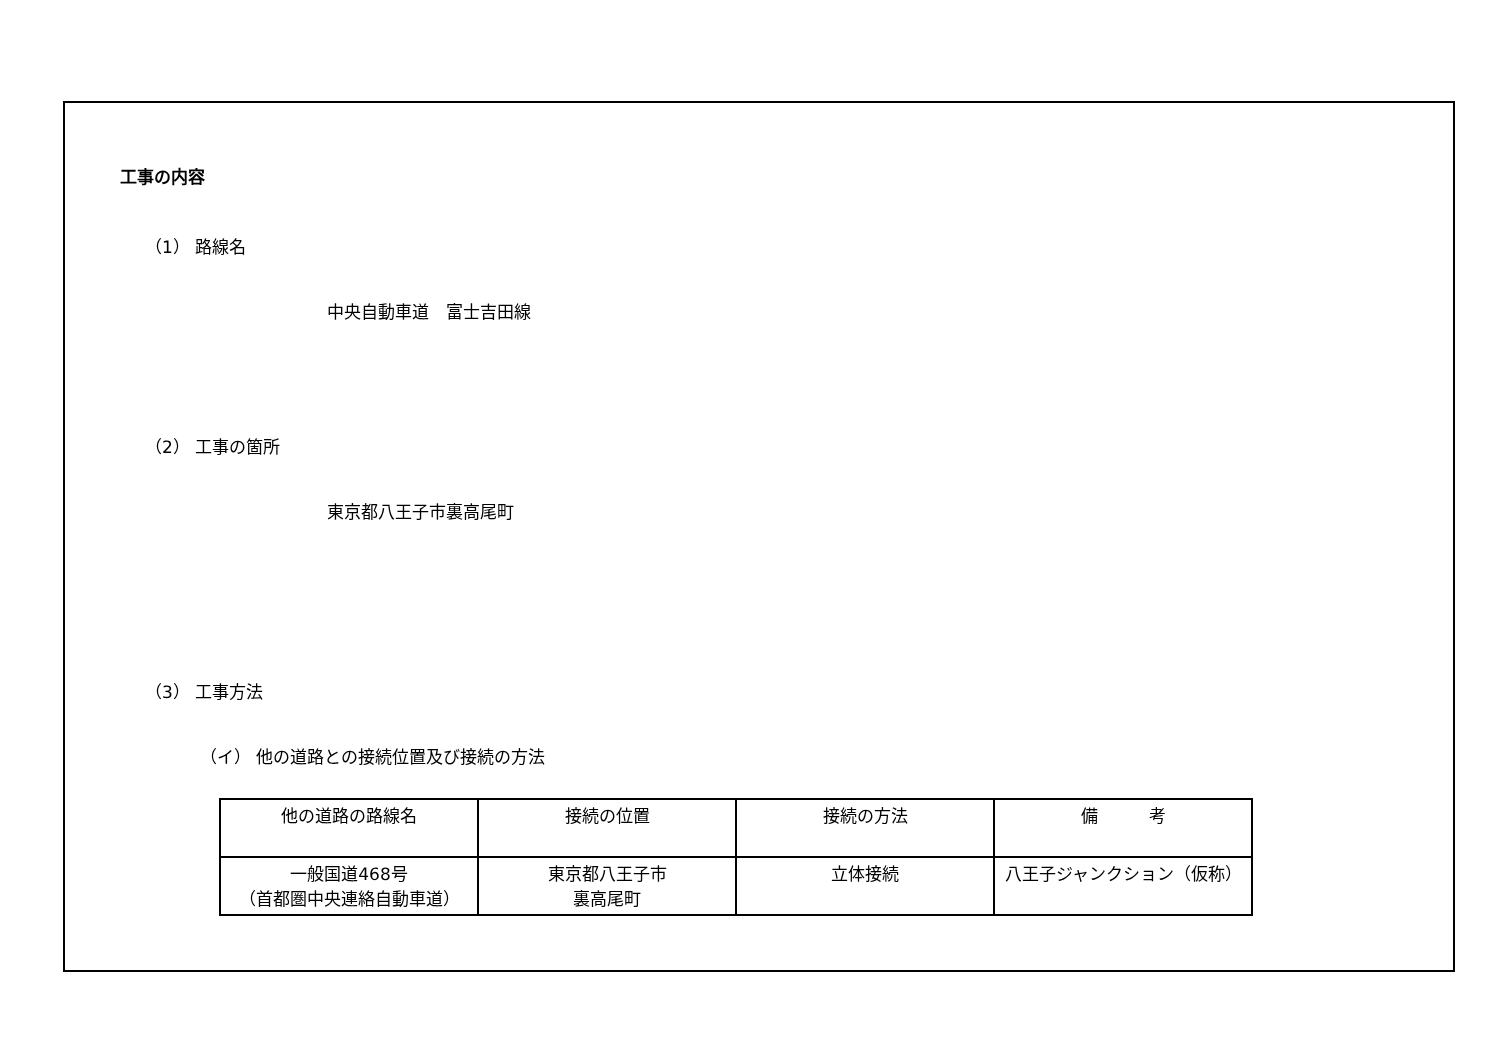工事の内容
（1） 路線名
中央自動車道　富士吉田線
（2） 工事の箇所
東京都八王子市裏高尾町
（3） 工事方法
（イ） 他の道路との接続位置及び接続の方法
| 他の道路の路線名 | 接続の位置 | 接続の方法 | 備 考 |
| 一般国道468号 （首都圏中央連絡自動車道） | 東京都八王子市 裏高尾町 | 立体接続 | 八王子ジャンクション（仮称） |